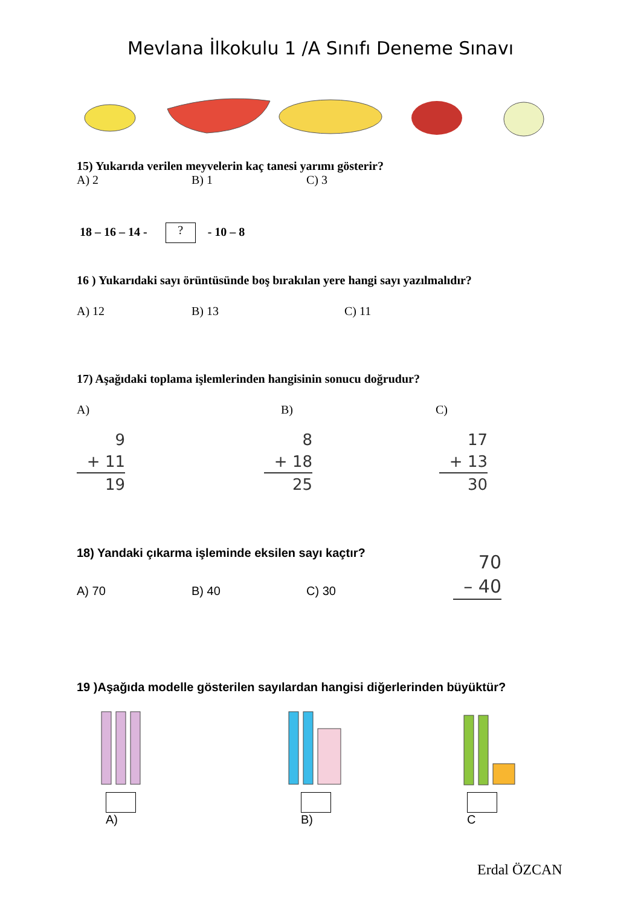Mevlana İlkokulu 1 /A Sınıfı Deneme Sınavı
15) Yukarıda verilen meyvelerin kaç tanesi yarımı gösterir?
A) 2 B) 1 C) 3
18 – 16 – 14 - ? - 10 – 8
16 ) Yukarıdaki sayı örüntüsünde boş bırakılan yere hangi sayı yazılmalıdır?
A) 12 B) 13 C) 11
17) Aşağıdaki toplama işlemlerinden hangisinin sonucu doğrudur?
A) B) C)
9
+ 11
19
8
+ 18
25
17
+ 13
30
18) Yandaki çıkarma işleminde eksilen sayı kaçtır?
A) 70 B) 40 C) 30
70
– 40
19 )Aşağıda modelle gösterilen sayılardan hangisi diğerlerinden büyüktür?
A)
B)
C
Erdal ÖZCAN